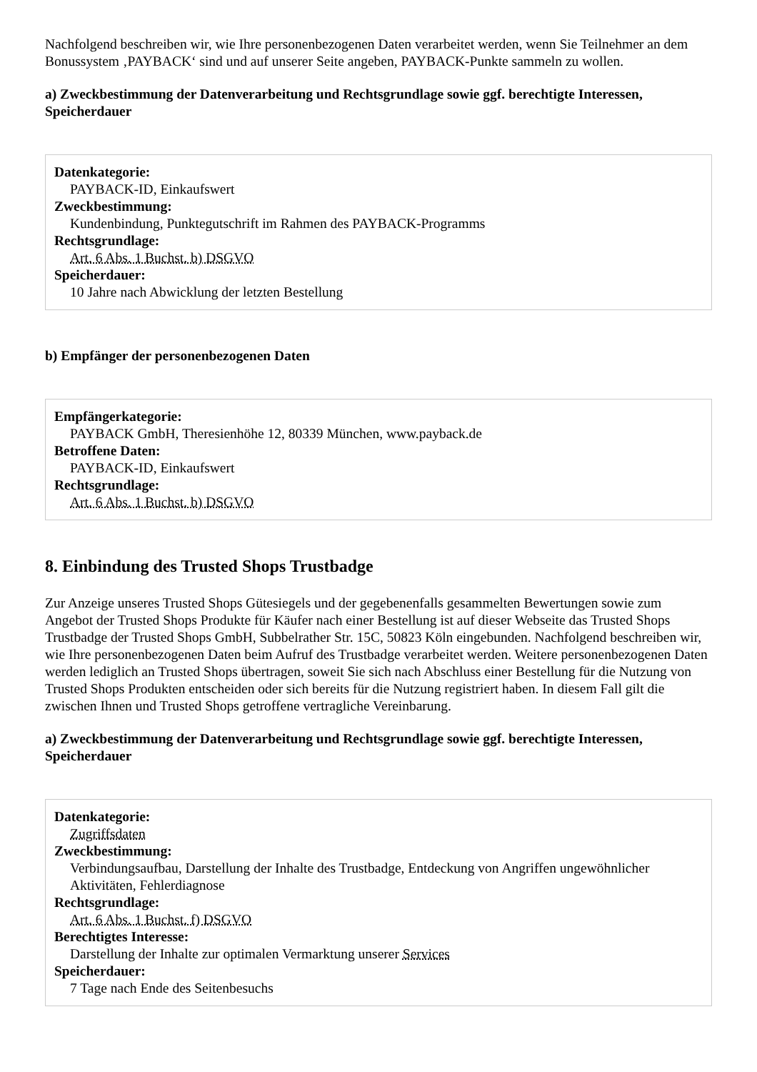Nachfolgend beschreiben wir, wie Ihre personenbezogenen Daten verarbeitet werden, wenn Sie Teilnehmer an dem Bonussystem ‚PAYBACK‘ sind und auf unserer Seite angeben, PAYBACK-Punkte sammeln zu wollen.
a) Zweckbestimmung der Datenverarbeitung und Rechtsgrundlage sowie ggf. berechtigte Interessen, Speicherdauer
Datenkategorie:
PAYBACK-ID, Einkaufswert
Zweckbestimmung:
Kundenbindung, Punktegutschrift im Rahmen des PAYBACK-Programms
Rechtsgrundlage:
Art. 6 Abs. 1 Buchst. b) DSGVO
Speicherdauer:
10 Jahre nach Abwicklung der letzten Bestellung
b) Empfänger der personenbezogenen Daten
Empfängerkategorie:
PAYBACK GmbH, Theresienhöhe 12, 80339 München, www.payback.de
Betroffene Daten:
PAYBACK-ID, Einkaufswert
Rechtsgrundlage:
Art. 6 Abs. 1 Buchst. b) DSGVO
8. Einbindung des Trusted Shops Trustbadge
Zur Anzeige unseres Trusted Shops Gütesiegels und der gegebenenfalls gesammelten Bewertungen sowie zum Angebot der Trusted Shops Produkte für Käufer nach einer Bestellung ist auf dieser Webseite das Trusted Shops Trustbadge der Trusted Shops GmbH, Subbelrather Str. 15C, 50823 Köln eingebunden. Nachfolgend beschreiben wir, wie Ihre personenbezogenen Daten beim Aufruf des Trustbadge verarbeitet werden. Weitere personenbezogenen Daten werden lediglich an Trusted Shops übertragen, soweit Sie sich nach Abschluss einer Bestellung für die Nutzung von Trusted Shops Produkten entscheiden oder sich bereits für die Nutzung registriert haben. In diesem Fall gilt die zwischen Ihnen und Trusted Shops getroffene vertragliche Vereinbarung.
a) Zweckbestimmung der Datenverarbeitung und Rechtsgrundlage sowie ggf. berechtigte Interessen, Speicherdauer
Datenkategorie:
Zugriffsdaten
Zweckbestimmung:
Verbindungsaufbau, Darstellung der Inhalte des Trustbadge, Entdeckung von Angriffen ungewöhnlicher Aktivitäten, Fehlerdiagnose
Rechtsgrundlage:
Art. 6 Abs. 1 Buchst. f) DSGVO
Berechtigtes Interesse:
Darstellung der Inhalte zur optimalen Vermarktung unserer Services
Speicherdauer:
7 Tage nach Ende des Seitenbesuchs